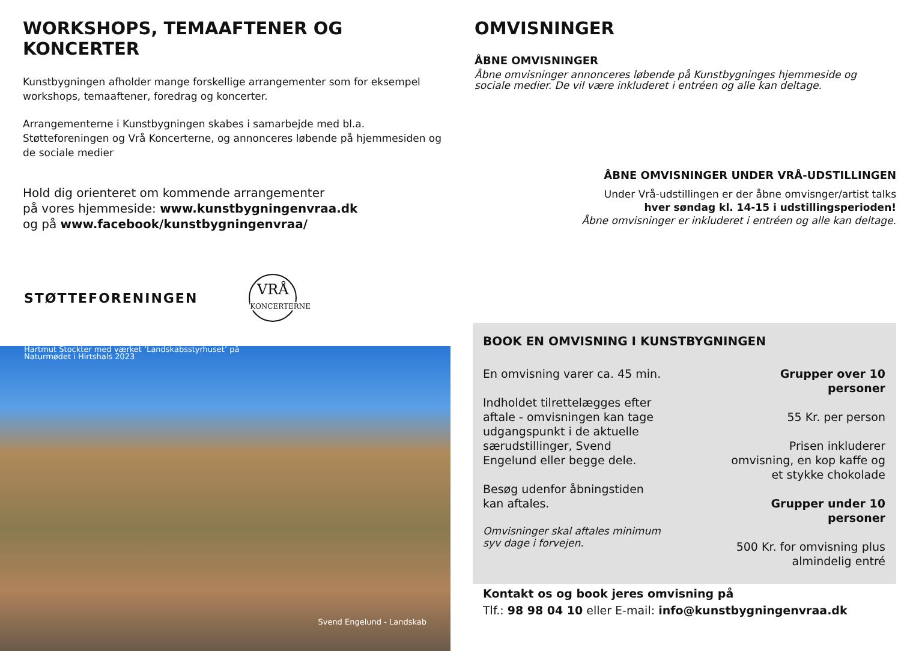WORKSHOPS, TEMAAFTENER OG KONCERTER
Kunstbygningen afholder mange forskellige arrangementer som for eksempel workshops, temaaftener, foredrag og koncerter.
Arrangementerne i Kunstbygningen skabes i samarbejde med bl.a. Støtteforeningen og Vrå Koncerterne, og annonceres løbende på hjemmesiden og de sociale medier
Hold dig orienteret om kommende arrangementer
på vores hjemmeside: www.kunstbygningenvraa.dk
og på www.facebook/kunstbygningenvraa/
STØTTEFORENINGEN
VRÅ
KONCERTERNE
Hartmut Stockter med værket ‘Landskabsstyrhuset’ på
Naturmødet i Hirtshals 2023
Svend Engelund - Landskab
OMVISNINGER
ÅBNE OMVISNINGER
Åbne omvisninger annonceres løbende på Kunstbygninges hjemmeside og sociale medier. De vil være inkluderet i entréen og alle kan deltage.
ÅBNE OMVISNINGER UNDER VRÅ-UDSTILLINGEN
Under Vrå-udstillingen er der åbne omvisnger/artist talks
hver søndag kl. 14-15 i udstillingsperioden!
Åbne omvisninger er inkluderet i entréen og alle kan deltage.
BOOK EN OMVISNING I KUNSTBYGNINGEN
En omvisning varer ca. 45 min.
Indholdet tilrettelægges efter aftale - omvisningen kan tage udgangspunkt i de aktuelle særudstillinger, Svend Engelund eller begge dele.
Besøg udenfor åbningstiden kan aftales.
Omvisninger skal aftales minimum syv dage i forvejen.
Grupper over 10 personer
55 Kr. per person
Prisen inkluderer omvisning, en kop kaffe og et stykke chokolade
Grupper under 10 personer
500 Kr. for omvisning plus almindelig entré
Kontakt os og book jeres omvisning på
Tlf.: 98 98 04 10 eller E-mail: info@kunstbygningenvraa.dk